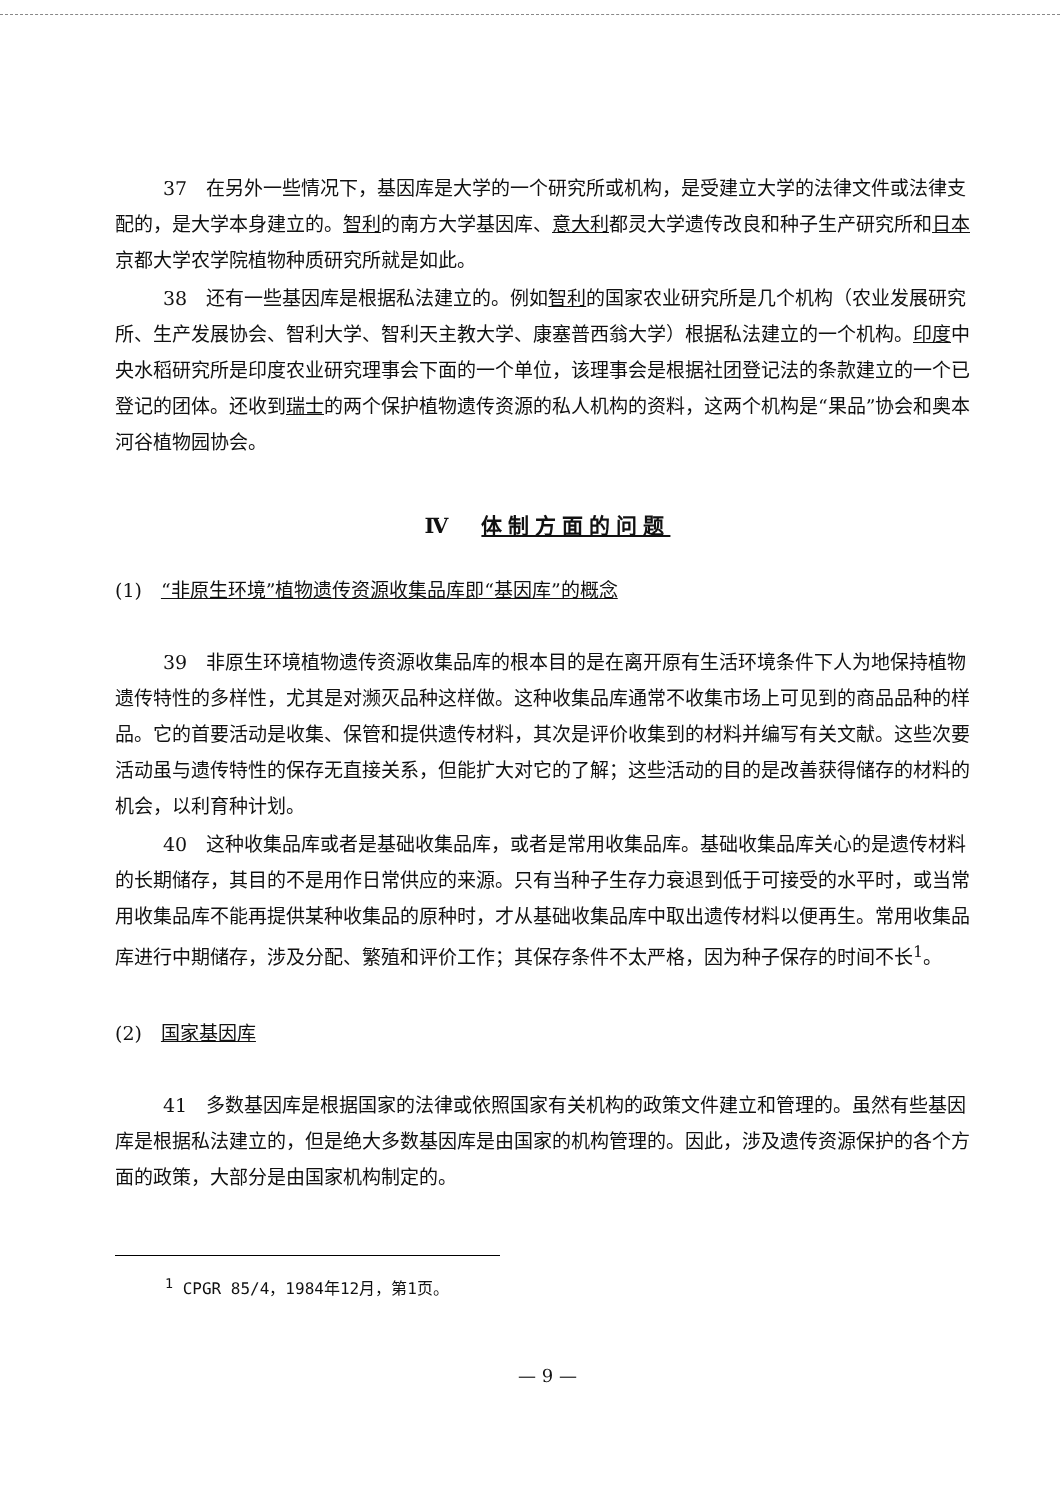37　在另外一些情况下，基因库是大学的一个研究所或机构，是受建立大学的法律文件或法律支配的，是大学本身建立的。智利的南方大学基因库、意大利都灵大学遗传改良和种子生产研究所和日本京都大学农学院植物种质研究所就是如此。
38　还有一些基因库是根据私法建立的。例如智利的国家农业研究所是几个机构（农业发展研究所、生产发展协会、智利大学、智利天主教大学、康塞普西翁大学）根据私法建立的一个机构。印度中央水稻研究所是印度农业研究理事会下面的一个单位，该理事会是根据社团登记法的条款建立的一个已登记的团体。还收到瑞士的两个保护植物遗传资源的私人机构的资料，这两个机构是“果品”协会和奥本河谷植物园协会。
Ⅳ　体制方面的问题
(1)　“非原生环境”植物遗传资源收集品库即“基因库”的概念
39　非原生环境植物遗传资源收集品库的根本目的是在离开原有生活环境条件下人为地保持植物遗传特性的多样性，尤其是对濒灭品种这样做。这种收集品库通常不收集市场上可见到的商品品种的样品。它的首要活动是收集、保管和提供遗传材料，其次是评价收集到的材料并编写有关文献。这些次要活动虽与遗传特性的保存无直接关系，但能扩大对它的了解；这些活动的目的是改善获得储存的材料的机会，以利育种计划。
40　这种收集品库或者是基础收集品库，或者是常用收集品库。基础收集品库关心的是遗传材料的长期储存，其目的不是用作日常供应的来源。只有当种子生存力衰退到低于可接受的水平时，或当常用收集品库不能再提供某种收集品的原种时，才从基础收集品库中取出遗传材料以便再生。常用收集品库进行中期储存，涉及分配、繁殖和评价工作；其保存条件不太严格，因为种子保存的时间不长<sup>1</sup>。
(2)　国家基因库
41　多数基因库是根据国家的法律或依照国家有关机构的政策文件建立和管理的。虽然有些基因库是根据私法建立的，但是绝大多数基因库是由国家的机构管理的。因此，涉及遗传资源保护的各个方面的政策，大部分是由国家机构制定的。
<sup>1</sup> CPGR 85/4，1984年12月，第1页。
— 9 —